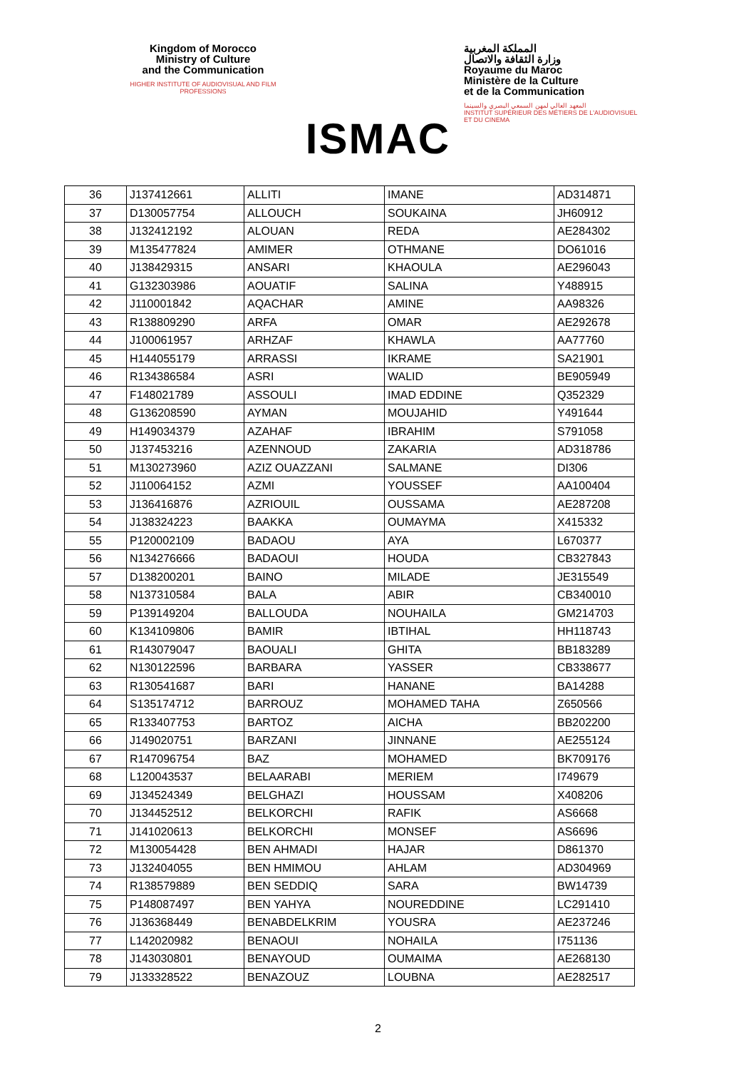Kingdom of Morocco
Ministry of Culture
and the Communication
HIGHER INSTITUTE OF AUDIOVISUAL AND FILM PROFESSIONS
ISMAC
المملكة المغربية
وزارة الثقافة والاتصال
Royaume du Maroc
Ministère de la Culture
et de la Communication
المعهد العالي لمهن السمعي البصري والسينما
INSTITUT SUPÉRIEUR DES MÉTIERS DE L'AUDIOVISUEL ET DU CINEMA
| 36 | J137412661 | ALLITI | IMANE | AD314871 |
| 37 | D130057754 | ALLOUCH | SOUKAINA | JH60912 |
| 38 | J132412192 | ALOUAN | REDA | AE284302 |
| 39 | M135477824 | AMIMER | OTHMANE | DO61016 |
| 40 | J138429315 | ANSARI | KHAOULA | AE296043 |
| 41 | G132303986 | AOUATIF | SALINA | Y488915 |
| 42 | J110001842 | AQACHAR | AMINE | AA98326 |
| 43 | R138809290 | ARFA | OMAR | AE292678 |
| 44 | J100061957 | ARHZAF | KHAWLA | AA77760 |
| 45 | H144055179 | ARRASSI | IKRAME | SA21901 |
| 46 | R134386584 | ASRI | WALID | BE905949 |
| 47 | F148021789 | ASSOULI | IMAD EDDINE | Q352329 |
| 48 | G136208590 | AYMAN | MOUJAHID | Y491644 |
| 49 | H149034379 | AZAHAF | IBRAHIM | S791058 |
| 50 | J137453216 | AZENNOUD | ZAKARIA | AD318786 |
| 51 | M130273960 | AZIZ OUAZZANI | SALMANE | DI306 |
| 52 | J110064152 | AZMI | YOUSSEF | AA100404 |
| 53 | J136416876 | AZRIOUIL | OUSSAMA | AE287208 |
| 54 | J138324223 | BAAKKA | OUMAYMA | X415332 |
| 55 | P120002109 | BADAOU | AYA | L670377 |
| 56 | N134276666 | BADAOUI | HOUDA | CB327843 |
| 57 | D138200201 | BAINO | MILADE | JE315549 |
| 58 | N137310584 | BALA | ABIR | CB340010 |
| 59 | P139149204 | BALLOUDA | NOUHAILA | GM214703 |
| 60 | K134109806 | BAMIR | IBTIHAL | HH118743 |
| 61 | R143079047 | BAOUALI | GHITA | BB183289 |
| 62 | N130122596 | BARBARA | YASSER | CB338677 |
| 63 | R130541687 | BARI | HANANE | BA14288 |
| 64 | S135174712 | BARROUZ | MOHAMED TAHA | Z650566 |
| 65 | R133407753 | BARTOZ | AICHA | BB202200 |
| 66 | J149020751 | BARZANI | JINNANE | AE255124 |
| 67 | R147096754 | BAZ | MOHAMED | BK709176 |
| 68 | L120043537 | BELAARABI | MERIEM | I749679 |
| 69 | J134524349 | BELGHAZI | HOUSSAM | X408206 |
| 70 | J134452512 | BELKORCHI | RAFIK | AS6668 |
| 71 | J141020613 | BELKORCHI | MONSEF | AS6696 |
| 72 | M130054428 | BEN AHMADI | HAJAR | D861370 |
| 73 | J132404055 | BEN HMIMOU | AHLAM | AD304969 |
| 74 | R138579889 | BEN SEDDIQ | SARA | BW14739 |
| 75 | P148087497 | BEN YAHYA | NOUREDDINE | LC291410 |
| 76 | J136368449 | BENABDELKRIM | YOUSRA | AE237246 |
| 77 | L142020982 | BENAOUI | NOHAILA | I751136 |
| 78 | J143030801 | BENAYOUD | OUMAIMA | AE268130 |
| 79 | J133328522 | BENAZOUZ | LOUBNA | AE282517 |
2